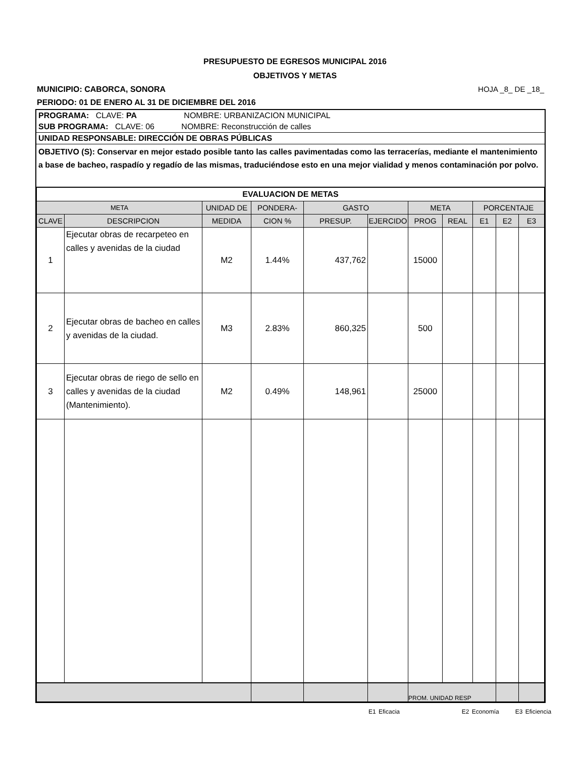PRESUPUESTO DE EGRESOS MUNICIPAL 2016
OBJETIVOS Y METAS
MUNICIPIO: CABORCA, SONORA HOJA _8_ DE _18_
PERIODO: 01 DE ENERO AL 31 DE DICIEMBRE DEL 2016
PROGRAMA: CLAVE: PA NOMBRE: URBANIZACION MUNICIPAL
SUB PROGRAMA: CLAVE: 06 NOMBRE: Reconstrucción de calles
UNIDAD RESPONSABLE: DIRECCIÓN DE OBRAS PÚBLICAS
OBJETIVO (S): Conservar en mejor estado posible tanto las calles pavimentadas como las terracerías, mediante el mantenimiento a base de bacheo, raspadío y regadío de las mismas, traduciéndose esto en una mejor vialidad y menos contaminación por polvo.
| EVALUACION DE METAS | | | | | | | | | | |
| --- | --- | --- | --- | --- | --- | --- | --- | --- | --- | --- |
| META | | UNIDAD DE | PONDERA- | GASTO | | META | | PORCENTAJE | | |
| CLAVE | DESCRIPCION | MEDIDA | CION % | PRESUP. | EJERCIDO | PROG | REAL | E1 | E2 | E3 |
| 1 | Ejecutar obras de recarpeteo en calles y avenidas de la ciudad | M2 | 1.44% | 437,762 | | 15000 | | | | |
| 2 | Ejecutar obras de bacheo en calles y avenidas de la ciudad. | M3 | 2.83% | 860,325 | | 500 | | | | |
| 3 | Ejecutar obras de riego de sello en calles y avenidas de la ciudad (Mantenimiento). | M2 | 0.49% | 148,961 | | 25000 | | | | |
| | | | | | | PROM. UNIDAD RESP | | | | |
E1 Eficacia E2 Economía E3 Eficiencia